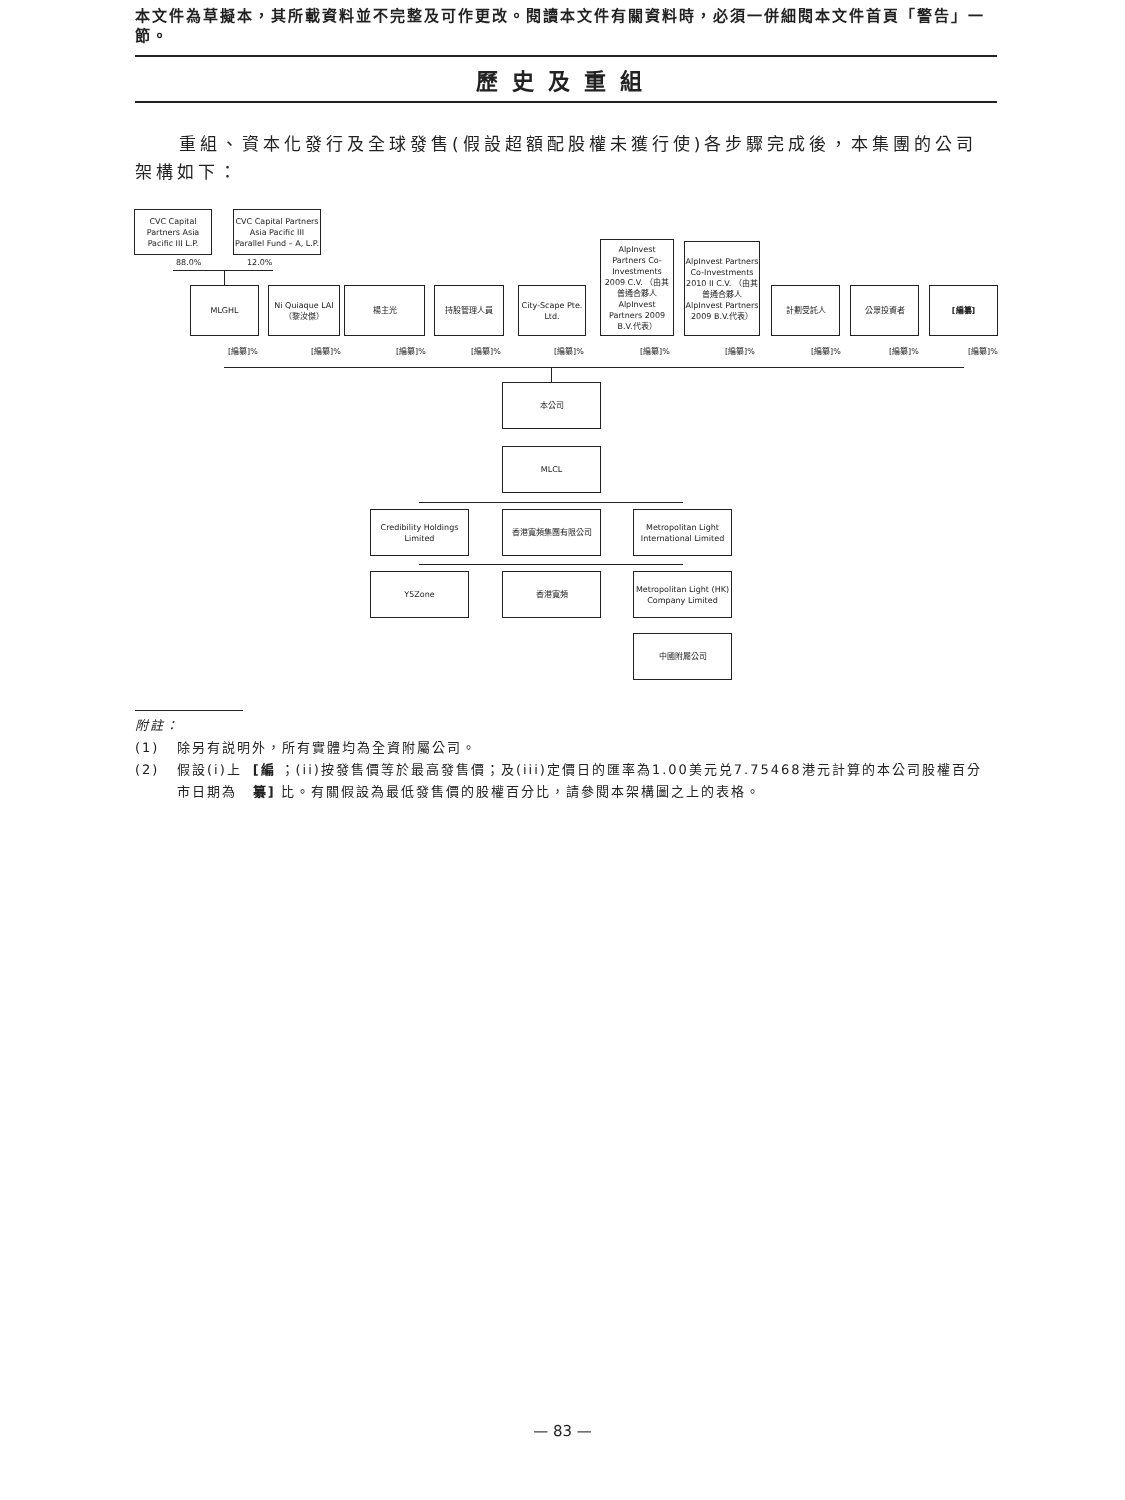本文件為草擬本，其所載資料並不完整及可作更改。閱讀本文件有關資料時，必須一併細閱本文件首頁「警告」一節。
歷史及重組
重組、資本化發行及全球發售(假設超額配股權未獲行使)各步驟完成後，本集團的公司架構如下：
CVC Capital Partners Asia Pacific III L.P.
CVC Capital Partners Asia Pacific III Parallel Fund – A, L.P.
88.0% 12.0%
MLGHL
Ni Quiaque LAI （黎汝傑）
楊主光 持股管理人員
City-Scape Pte. Ltd.
AlpInvest Partners Co-Investments 2009 C.V. （由其普通合夥人AlpInvest Partners 2009 B.V.代表）
AlpInvest Partners Co-Investments 2010 II C.V. （由其普通合夥人AlpInvest Partners 2009 B.V.代表）
計劃受託人 公眾投資者 [編纂]
[編纂]% [編纂]% [編纂]% [編纂]% [編纂]% [編纂]% [編纂]% [編纂]% [編纂]% [編纂]%
本公司
MLCL
Credibility Holdings Limited
香港寬頻集團有限公司
Metropolitan Light International Limited
Y5Zone 香港寬頻
Metropolitan Light (HK) Company Limited
中國附屬公司
附註：
(1) 除另有説明外，所有實體均為全資附屬公司。
(2) 假設(i)上市日期為 [編纂] ；(ii)按發售價等於最高發售價；及(iii)定價日的匯率為1.00美元兑7.75468港元計算的本公司股權百分比。有關假設為最低發售價的股權百分比，請參閱本架構圖之上的表格。
— 83 —